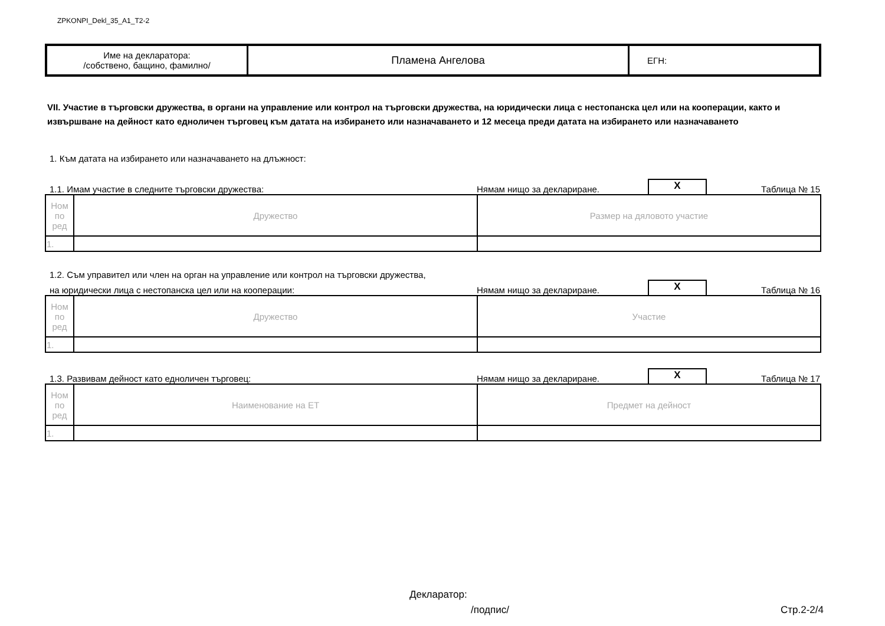ZPKONPI_Dekl_35_A1_T2-2
| Име на декларатора: /собствено, бащино, фамилно/ | Пламена Ангелова | ЕГН: |
VII. Участие в търговски дружества, в органи на управление или контрол на търговски дружества, на юридически лица с нестопанска цел или на кооперации, както и извършване на дейност като едноличен търговец към датата на избирането или назначаването и 12 месеца преди датата на избирането или назначаването
1. Към датата на избирането или назначаването на длъжност:
1.1. Имам участие в следните търговски дружества: Нямам нищо за деклариране. X Таблица № 15
| Ном по ред | Дружество | Размер на дяловото участие |
| 1. | | |
1.2. Съм управител или член на орган на управление или контрол на търговски дружества,
на юридически лица с нестопанска цел или на кооперации: Нямам нищо за деклариране. X Таблица № 16
| Ном по ред | Дружество | Участие |
| 1. | | |
1.3. Развивам дейност като едноличен търговец: Нямам нищо за деклариране. X Таблица № 17
| Ном по ред | Наименование на ЕТ | Предмет на дейност |
| 1. | | |
Декларатор:
/подпис/ Стр.2-2/4